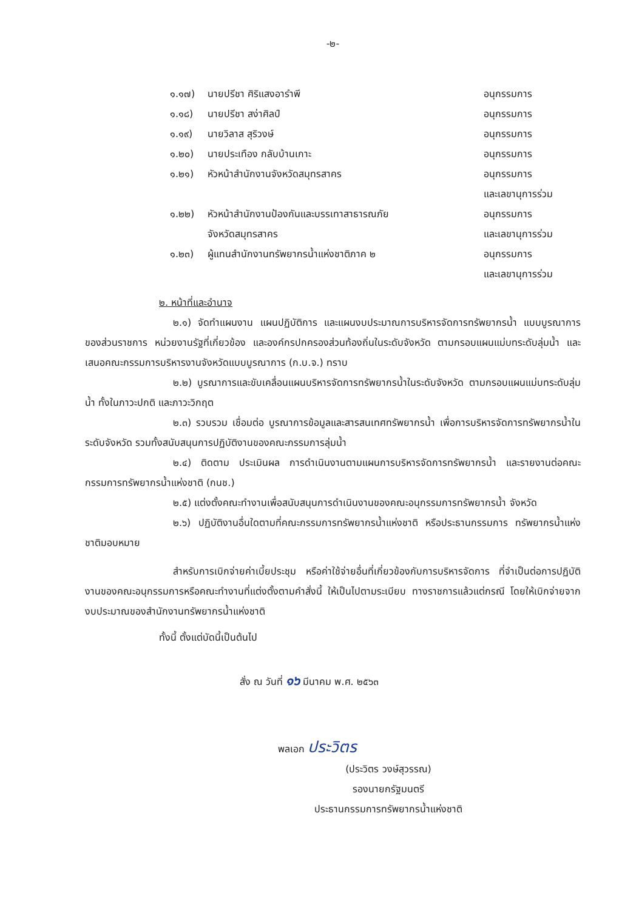-๒-
| ๑.๑๗) | นายปรีชา ศิริแสงอารำพี | อนุกรรมการ |
| ๑.๑๘) | นายปรีชา สง่าศิลป์ | อนุกรรมการ |
| ๑.๑๙) | นายวิลาส สุริวงษ์ | อนุกรรมการ |
| ๑.๒๐) | นายประเทือง กลับบ้านเกาะ | อนุกรรมการ |
| ๑.๒๑) | หัวหน้าสำนักงานจังหวัดสมุทรสาคร | อนุกรรมการ และเลขานุการร่วม |
| ๑.๒๒) | หัวหน้าสำนักงานป้องกันและบรรเทาสาธารณภัย จังหวัดสมุทรสาคร | อนุกรรมการ และเลขานุการร่วม |
| ๑.๒๓) | ผู้แทนสำนักงานทรัพยากรน้ำแห่งชาติภาค ๒ | อนุกรรมการ และเลขานุการร่วม |
๒. หน้าที่และอำนาจ
๒.๑) จัดทำแผนงาน แผนปฏิบัติการ และแผนงบประมาณการบริหารจัดการทรัพยากรน้ำ แบบบูรณาการของส่วนราชการ หน่วยงานรัฐที่เกี่ยวข้อง และองค์กรปกครองส่วนท้องถิ่นในระดับจังหวัด ตามกรอบแผนแม่บทระดับลุ่มน้ำ และเสนอคณะกรรมการบริหารงานจังหวัดแบบบูรณาการ (ก.บ.จ.) ทราบ
๒.๒) บูรณาการและขับเคลื่อนแผนบริหารจัดการทรัพยากรน้ำในระดับจังหวัด ตามกรอบแผนแม่บทระดับลุ่มน้ำ ทั้งในภาวะปกติ และภาวะวิกฤต
๒.๓) รวบรวม เชื่อมต่อ บูรณาการข้อมูลและสารสนเทศทรัพยากรน้ำ เพื่อการบริหารจัดการทรัพยากรน้ำในระดับจังหวัด รวมทั้งสนับสนุนการปฏิบัติงานของคณะกรรมการลุ่มน้ำ
๒.๔) ติดตาม ประเมินผล การดำเนินงานตามแผนการบริหารจัดการทรัพยากรน้ำ และรายงานต่อคณะกรรมการทรัพยากรน้ำแห่งชาติ (กนช.)
๒.๕) แต่งตั้งคณะทำงานเพื่อสนับสนุนการดำเนินงานของคณะอนุกรรมการทรัพยากรน้ำ จังหวัด
๒.๖) ปฏิบัติงานอื่นใดตามที่คณะกรรมการทรัพยากรน้ำแห่งชาติ หรือประธานกรรมการ ทรัพยากรน้ำแห่งชาติมอบหมาย
สำหรับการเบิกจ่ายค่าเบี้ยประชุม หรือค่าใช้จ่ายอื่นที่เกี่ยวข้องกับการบริหารจัดการ ที่จำเป็นต่อการปฏิบัติงานของคณะอนุกรรมการหรือคณะทำงานที่แต่งตั้งตามคำสั่งนี้ ให้เป็นไปตามระเบียบ ทางราชการแล้วแต่กรณี โดยให้เบิกจ่ายจากงบประมาณของสำนักงานทรัพยากรน้ำแห่งชาติ
ทั้งนี้ ตั้งแต่บัดนี้เป็นต้นไป
สั่ง ณ วันที่ ๑๖ มีนาคม พ.ศ. ๒๕๖๓
พลเอก ประวิตร
(ประวิตร วงษ์สุวรรณ)
รองนายกรัฐมนตรี
ประธานกรรมการทรัพยากรน้ำแห่งชาติ